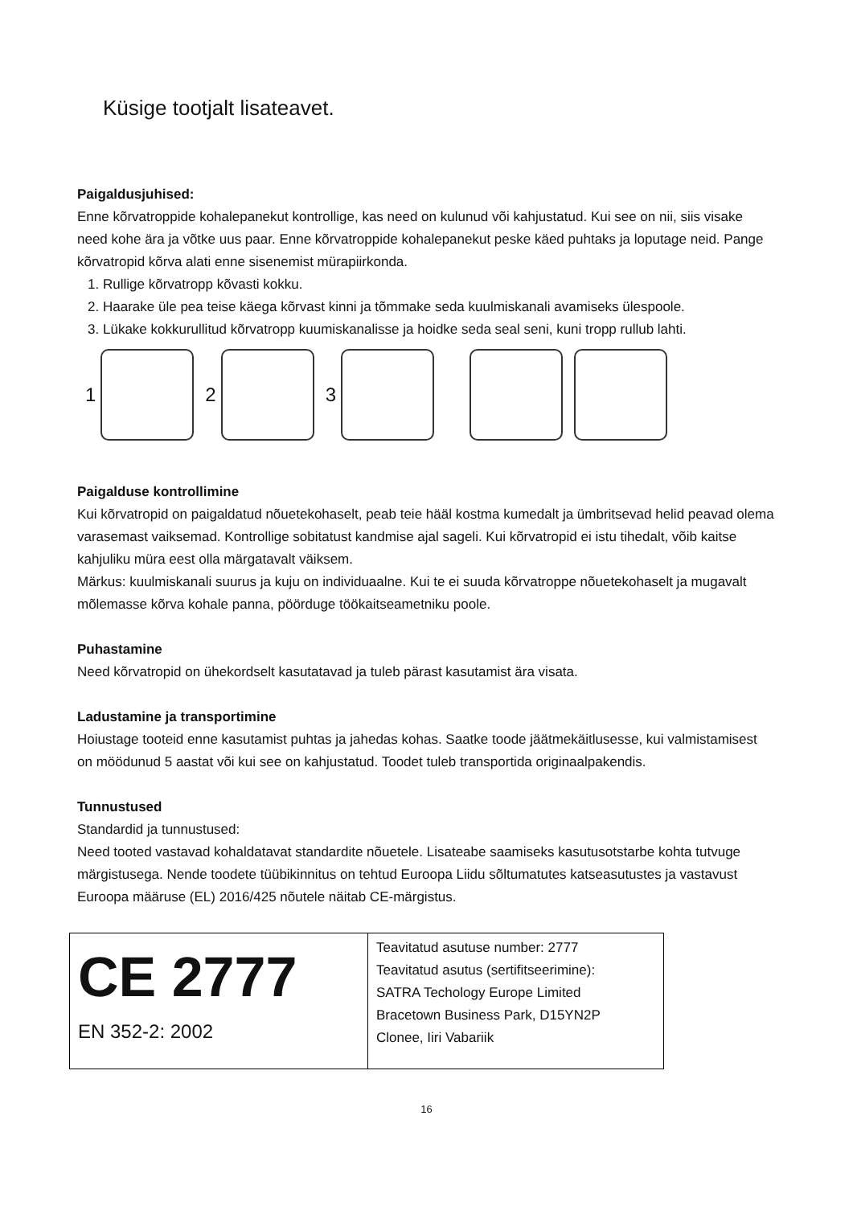Küsige tootjalt lisateavet.
Paigaldusjuhised:
Enne kõrvatroppide kohalepanekut kontrollige, kas need on kulunud või kahjustatud. Kui see on nii, siis visake need kohe ära ja võtke uus paar. Enne kõrvatroppide kohalepanekut peske käed puhtaks ja loputage neid. Pange kõrvatropid kõrva alati enne sisenemist mürapiirkonda.
1. Rullige kõrvatropp kõvasti kokku.
2. Haarake üle pea teise käega kõrvast kinni ja tõmmake seda kuulmiskanali avamiseks ülespoole.
3. Lükake kokkurullitud kõrvatropp kuumiskanalisse ja hoidke seda seal seni, kuni tropp rullub lahti.
1 2 3
Paigalduse kontrollimine
Kui kõrvatropid on paigaldatud nõuetekohaselt, peab teie hääl kostma kumedalt ja ümbritsevad helid peavad olema varasemast vaiksemad. Kontrollige sobitatust kandmise ajal sageli. Kui kõrvatropid ei istu tihedalt, võib kaitse kahjuliku müra eest olla märgatavalt väiksem.
Märkus: kuulmiskanali suurus ja kuju on individuaalne. Kui te ei suuda kõrvatroppe nõuetekohaselt ja mugavalt mõlemasse kõrva kohale panna, pöörduge töökaitseametniku poole.
Puhastamine
Need kõrvatropid on ühekordselt kasutatavad ja tuleb pärast kasutamist ära visata.
Ladustamine ja transportimine
Hoiustage tooteid enne kasutamist puhtas ja jahedas kohas. Saatke toode jäätmekäitlusesse, kui valmistamisest on möödunud 5 aastat või kui see on kahjustatud. Toodet tuleb transportida originaalpakendis.
Tunnustused
Standardid ja tunnustused:
Need tooted vastavad kohaldatavat standardite nõuetele. Lisateabe saamiseks kasutusotstarbe kohta tutvuge märgistusega. Nende toodete tüübikinnitus on tehtud Euroopa Liidu sõltumatutes katseasutustes ja vastavust Euroopa määruse (EL) 2016/425 nõutele näitab CE-märgistus.
| CE 2777 EN 352-2: 2002 | Teavitatud asutuse number: 2777 Teavitatud asutus (sertifitseerimine): SATRA Techology Europe Limited Bracetown Business Park, D15YN2P Clonee, Iiri Vabariik |
16